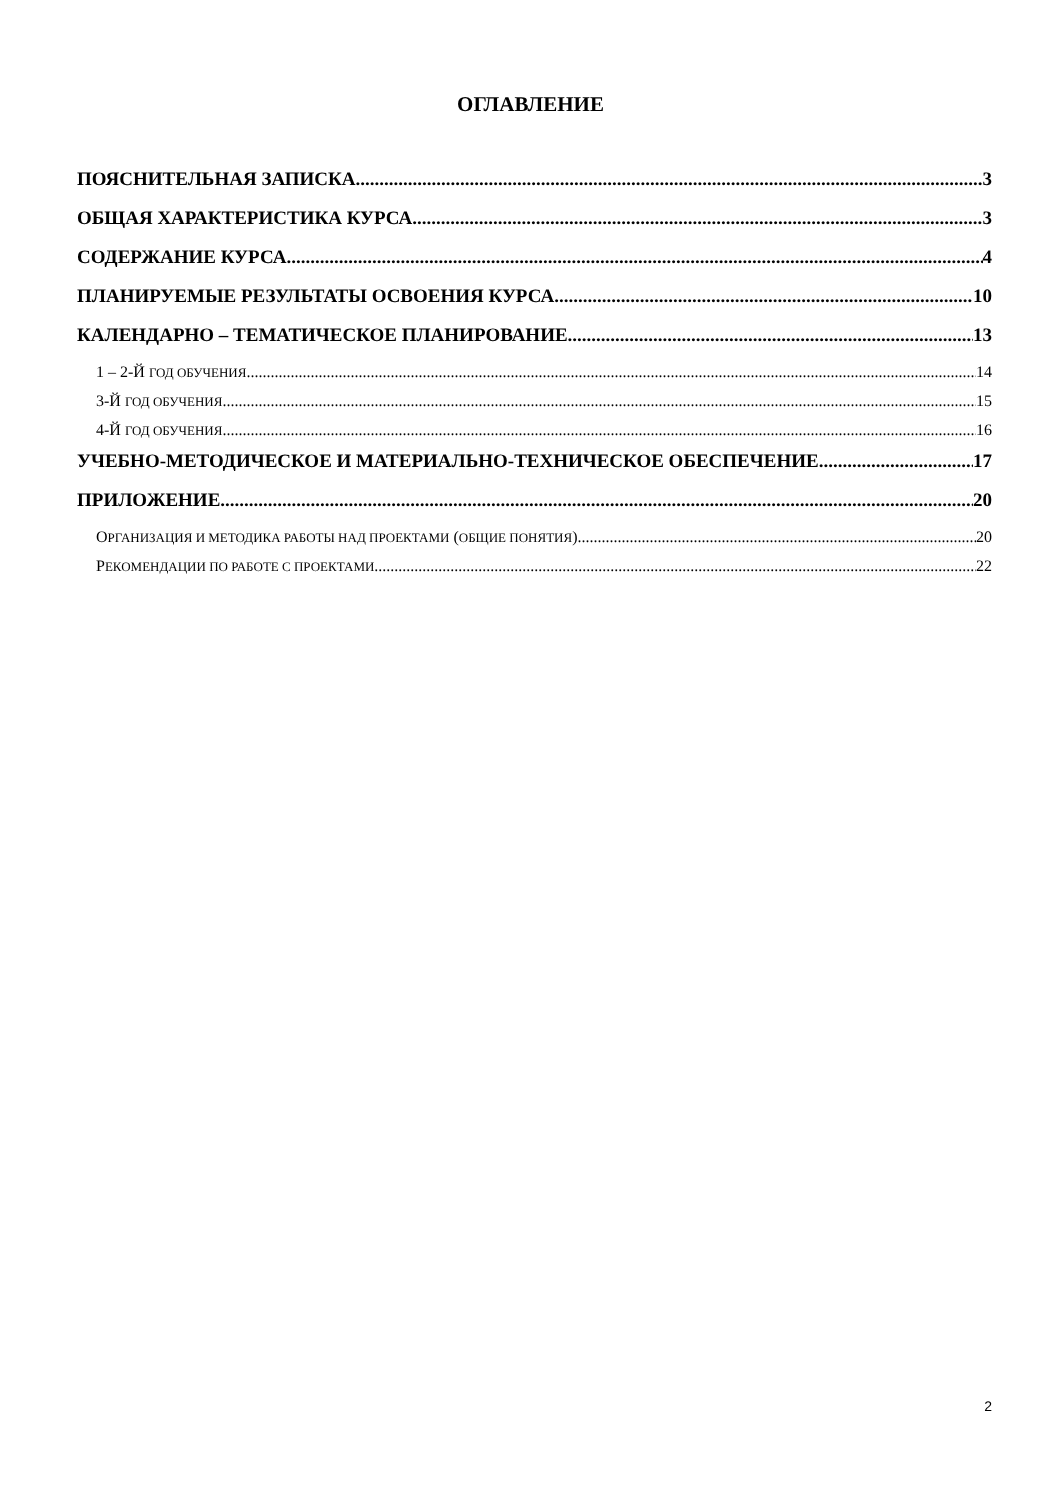ОГЛАВЛЕНИЕ
ПОЯСНИТЕЛЬНАЯ ЗАПИСКА 3
ОБЩАЯ ХАРАКТЕРИСТИКА КУРСА 3
СОДЕРЖАНИЕ КУРСА 4
ПЛАНИРУЕМЫЕ РЕЗУЛЬТАТЫ ОСВОЕНИЯ КУРСА 10
КАЛЕНДАРНО – ТЕМАТИЧЕСКОЕ ПЛАНИРОВАНИЕ 13
1 – 2-Й ГОД ОБУЧЕНИЯ 14
3-Й ГОД ОБУЧЕНИЯ 15
4-Й ГОД ОБУЧЕНИЯ 16
УЧЕБНО-МЕТОДИЧЕСКОЕ И МАТЕРИАЛЬНО-ТЕХНИЧЕСКОЕ ОБЕСПЕЧЕНИЕ 17
ПРИЛОЖЕНИЕ 20
ОРГАНИЗАЦИЯ И МЕТОДИКА РАБОТЫ НАД ПРОЕКТАМИ (ОБЩИЕ ПОНЯТИЯ) 20
РЕКОМЕНДАЦИИ ПО РАБОТЕ С ПРОЕКТАМИ 22
2